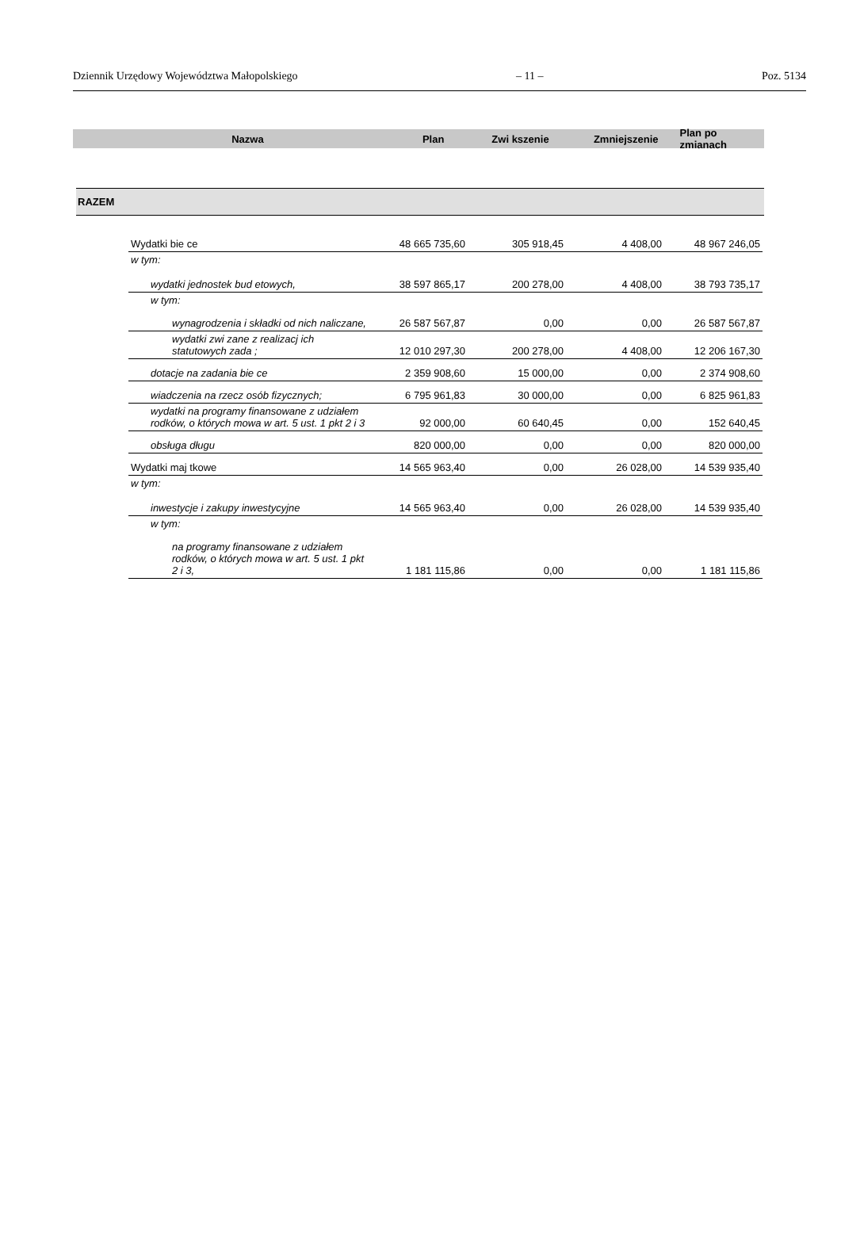Dziennik Urzędowy Województwa Małopolskiego – 11 – Poz. 5134
Nazwa Plan Zwi kszenie Zmniejszenie Plan po zmianach
RAZEM
| Wydatki bie ce | 48 665 735,60 | 305 918,45 | 4 408,00 | 48 967 246,05 |
| w tym: | | | | |
| wydatki jednostek bud etowych, | 38 597 865,17 | 200 278,00 | 4 408,00 | 38 793 735,17 |
| w tym: | | | | |
| wynagrodzenia i składki od nich naliczane, | 26 587 567,87 | 0,00 | 0,00 | 26 587 567,87 |
| wydatki zwi zane z realizacj ich statutowych zada ; | 12 010 297,30 | 200 278,00 | 4 408,00 | 12 206 167,30 |
| dotacje na zadania bie ce | 2 359 908,60 | 15 000,00 | 0,00 | 2 374 908,60 |
| wiadczenia na rzecz osób fizycznych; | 6 795 961,83 | 30 000,00 | 0,00 | 6 825 961,83 |
| wydatki na programy finansowane z udziałem rodków, o których mowa w art. 5 ust. 1 pkt 2 i 3 | 92 000,00 | 60 640,45 | 0,00 | 152 640,45 |
| obsługa długu | 820 000,00 | 0,00 | 0,00 | 820 000,00 |
| Wydatki maj tkowe | 14 565 963,40 | 0,00 | 26 028,00 | 14 539 935,40 |
| w tym: | | | | |
| inwestycje i zakupy inwestycyjne | 14 565 963,40 | 0,00 | 26 028,00 | 14 539 935,40 |
| w tym: | | | | |
| na programy finansowane z udziałem rodków, o których mowa w art. 5 ust. 1 pkt 2 i 3, | 1 181 115,86 | 0,00 | 0,00 | 1 181 115,86 |